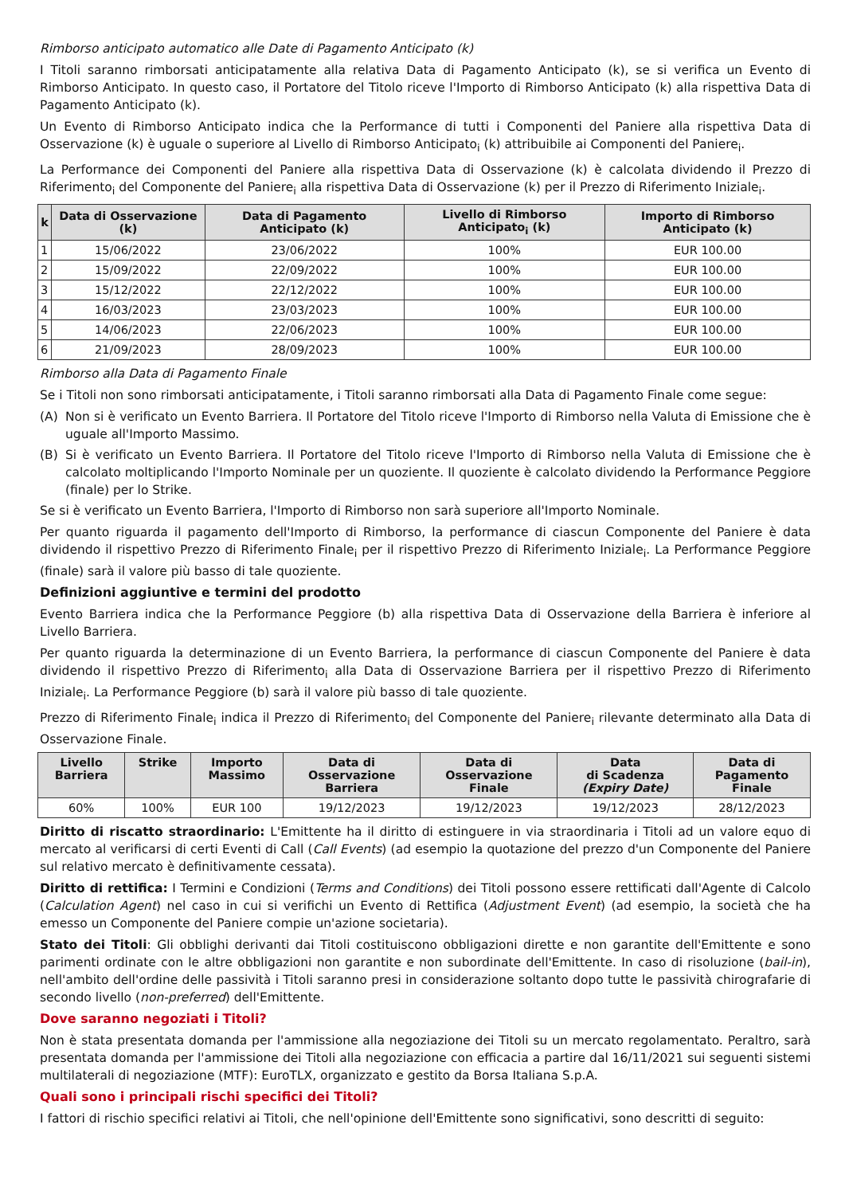Rimborso anticipato automatico alle Date di Pagamento Anticipato (k)
I Titoli saranno rimborsati anticipatamente alla relativa Data di Pagamento Anticipato (k), se si verifica un Evento di Rimborso Anticipato. In questo caso, il Portatore del Titolo riceve l'Importo di Rimborso Anticipato (k) alla rispettiva Data di Pagamento Anticipato (k).
Un Evento di Rimborso Anticipato indica che la Performance di tutti i Componenti del Paniere alla rispettiva Data di Osservazione (k) è uguale o superiore al Livello di Rimborso Anticipato<sub>i</sub> (k) attribuibile ai Componenti del Paniere<sub>i</sub>.
La Performance dei Componenti del Paniere alla rispettiva Data di Osservazione (k) è calcolata dividendo il Prezzo di Riferimento<sub>i</sub> del Componente del Paniere<sub>i</sub> alla rispettiva Data di Osservazione (k) per il Prezzo di Riferimento Iniziale<sub>i</sub>.
| k | Data di Osservazione (k) | Data di Pagamento Anticipato (k) | Livello di Rimborso Anticipato<sub>i</sub> (k) | Importo di Rimborso Anticipato (k) |
| --- | --- | --- | --- | --- |
| 1 | 15/06/2022 | 23/06/2022 | 100% | EUR 100.00 |
| 2 | 15/09/2022 | 22/09/2022 | 100% | EUR 100.00 |
| 3 | 15/12/2022 | 22/12/2022 | 100% | EUR 100.00 |
| 4 | 16/03/2023 | 23/03/2023 | 100% | EUR 100.00 |
| 5 | 14/06/2023 | 22/06/2023 | 100% | EUR 100.00 |
| 6 | 21/09/2023 | 28/09/2023 | 100% | EUR 100.00 |
Rimborso alla Data di Pagamento Finale
Se i Titoli non sono rimborsati anticipatamente, i Titoli saranno rimborsati alla Data di Pagamento Finale come segue:
(A) Non si è verificato un Evento Barriera. Il Portatore del Titolo riceve l'Importo di Rimborso nella Valuta di Emissione che è uguale all'Importo Massimo.
(B) Si è verificato un Evento Barriera. Il Portatore del Titolo riceve l'Importo di Rimborso nella Valuta di Emissione che è calcolato moltiplicando l'Importo Nominale per un quoziente. Il quoziente è calcolato dividendo la Performance Peggiore (finale) per lo Strike.
Se si è verificato un Evento Barriera, l'Importo di Rimborso non sarà superiore all'Importo Nominale.
Per quanto riguarda il pagamento dell'Importo di Rimborso, la performance di ciascun Componente del Paniere è data dividendo il rispettivo Prezzo di Riferimento Finale<sub>i</sub> per il rispettivo Prezzo di Riferimento Iniziale<sub>i</sub>. La Performance Peggiore (finale) sarà il valore più basso di tale quoziente.
Definizioni aggiuntive e termini del prodotto
Evento Barriera indica che la Performance Peggiore (b) alla rispettiva Data di Osservazione della Barriera è inferiore al Livello Barriera.
Per quanto riguarda la determinazione di un Evento Barriera, la performance di ciascun Componente del Paniere è data dividendo il rispettivo Prezzo di Riferimento<sub>i</sub> alla Data di Osservazione Barriera per il rispettivo Prezzo di Riferimento Iniziale<sub>i</sub>. La Performance Peggiore (b) sarà il valore più basso di tale quoziente.
Prezzo di Riferimento Finale<sub>i</sub> indica il Prezzo di Riferimento<sub>i</sub> del Componente del Paniere<sub>i</sub> rilevante determinato alla Data di Osservazione Finale.
| Livello Barriera | Strike | Importo Massimo | Data di Osservazione Barriera | Data di Osservazione Finale | Data di Scadenza (Expiry Date) | Data di Pagamento Finale |
| --- | --- | --- | --- | --- | --- | --- |
| 60% | 100% | EUR 100 | 19/12/2023 | 19/12/2023 | 19/12/2023 | 28/12/2023 |
Diritto di riscatto straordinario: L'Emittente ha il diritto di estinguere in via straordinaria i Titoli ad un valore equo di mercato al verificarsi di certi Eventi di Call (Call Events) (ad esempio la quotazione del prezzo d'un Componente del Paniere sul relativo mercato è definitivamente cessata).
Diritto di rettifica: I Termini e Condizioni (Terms and Conditions) dei Titoli possono essere rettificati dall'Agente di Calcolo (Calculation Agent) nel caso in cui si verifichi un Evento di Rettifica (Adjustment Event) (ad esempio, la società che ha emesso un Componente del Paniere compie un'azione societaria).
Stato dei Titoli: Gli obblighi derivanti dai Titoli costituiscono obbligazioni dirette e non garantite dell'Emittente e sono parimenti ordinate con le altre obbligazioni non garantite e non subordinate dell'Emittente. In caso di risoluzione (bail-in), nell'ambito dell'ordine delle passività i Titoli saranno presi in considerazione soltanto dopo tutte le passività chirografarie di secondo livello (non-preferred) dell'Emittente.
Dove saranno negoziati i Titoli?
Non è stata presentata domanda per l'ammissione alla negoziazione dei Titoli su un mercato regolamentato. Peraltro, sarà presentata domanda per l'ammissione dei Titoli alla negoziazione con efficacia a partire dal 16/11/2021 sui seguenti sistemi multilaterali di negoziazione (MTF): EuroTLX, organizzato e gestito da Borsa Italiana S.p.A.
Quali sono i principali rischi specifici dei Titoli?
I fattori di rischio specifici relativi ai Titoli, che nell'opinione dell'Emittente sono significativi, sono descritti di seguito: